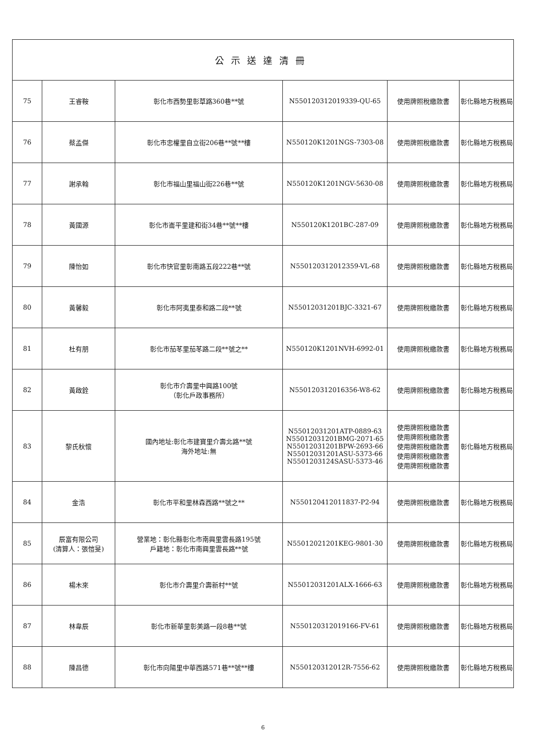| 公示送達清冊 | | | | | |
| --- | --- | --- | --- | --- | --- |
| 75 | 王睿鞍 | 彰化市西勢里彰草路360巷**號 | N550120312019339-QU-65 | 使用牌照稅繳款書 | 彰化縣地方稅務局 |
| 76 | 蔡孟傑 | 彰化市忠權里自立街206巷**號**樓 | N550120K1201NGS-7303-08 | 使用牌照稅繳款書 | 彰化縣地方稅務局 |
| 77 | 謝承翰 | 彰化市福山里福山街226巷**號 | N550120K1201NGV-5630-08 | 使用牌照稅繳款書 | 彰化縣地方稅務局 |
| 78 | 黃國源 | 彰化市崙平里建和街34巷**號**樓 | N550120K1201BC-287-09 | 使用牌照稅繳款書 | 彰化縣地方稅務局 |
| 79 | 陳怡如 | 彰化市快官里彰南路五段222巷**號 | N550120312012359-VL-68 | 使用牌照稅繳款書 | 彰化縣地方稅務局 |
| 80 | 黃馨毅 | 彰化市阿夷里泰和路二段**號 | N55012031201BJC-3321-67 | 使用牌照稅繳款書 | 彰化縣地方稅務局 |
| 81 | 杜有朋 | 彰化市茄苳里茄苳路二段**號之** | N550120K1201NVH-6992-01 | 使用牌照稅繳款書 | 彰化縣地方稅務局 |
| 82 | 黃啟銓 | 彰化市介壽里中興路100號 （彰化戶政事務所） | N550120312016356-W8-62 | 使用牌照稅繳款書 | 彰化縣地方稅務局 |
| 83 | 黎氏秋懷 | 國內地址:彰化市建寶里介壽北路**號 海外地址:無 | N55012031201ATP-0889-63 N55012031201BMG-2071-65 N55012031201BPW-2693-66 N55012031201ASU-5373-66 N5501203124SASU-5373-46 | 使用牌照稅繳款書 使用牌照稅繳款書 使用牌照稅繳款書 使用牌照稅繳款書 使用牌照稅繳款書 | 彰化縣地方稅務局 |
| 84 | 金浩 | 彰化市平和里林森西路**號之** | N550120412011837-P2-94 | 使用牌照稅繳款書 | 彰化縣地方稅務局 |
| 85 | 辰富有限公司 (清算人：張愷旻) | 營業地：彰化縣彰化市南興里雲長路195號 戶籍地：彰化市南興里雲長路**號 | N55012021201KEG-9801-30 | 使用牌照稅繳款書 | 彰化縣地方稅務局 |
| 86 | 楊木來 | 彰化市介壽里介壽新村**號 | N55012031201ALX-1666-63 | 使用牌照稅繳款書 | 彰化縣地方稅務局 |
| 87 | 林韋辰 | 彰化市新華里彰美路一段8巷**號 | N550120312019166-FV-61 | 使用牌照稅繳款書 | 彰化縣地方稅務局 |
| 88 | 陳昌德 | 彰化市向陽里中華西路571巷**號**樓 | N550120312012R-7556-62 | 使用牌照稅繳款書 | 彰化縣地方稅務局 |
6